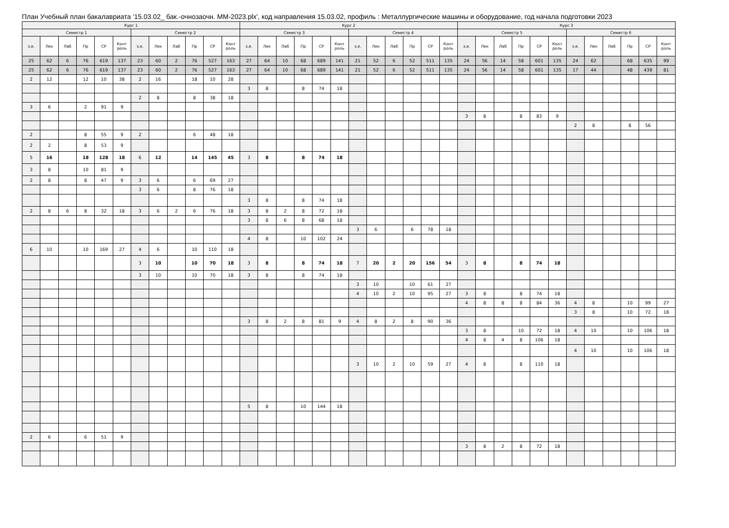План Учебный план бакалавриата '15.03.02_ бак.-очнозаочн. ММ-2023.plx', код направления 15.03.02, профиль : Металлургические машины и оборудование, год начала подготовки 2023
| Курс 1 | | | | | | | | | | | | Курс 2 | | | | | | | | | | | | Курс 3 | | | | | | | | | | | |
| --- | --- | --- | --- | --- | --- | --- | --- | --- | --- | --- | --- | --- | --- | --- | --- | --- | --- | --- | --- | --- | --- | --- | --- | --- | --- | --- | --- | --- | --- | --- | --- | --- | --- | --- | --- |
| Семестр 1 | | | | | | Семестр 2 | | | | | | Семестр 3 | | | | | | Семестр 4 | | | | | | Семестр 5 | | | | | | Семестр 6 | | | | | |
| з.е. | Лек | Лаб | Пр | СР | Конт роль | з.е. | Лек | Лаб | Пр | СР | Конт роль | з.е. | Лек | Лаб | Пр | СР | Конт роль | з.е. | Лек | Лаб | Пр | СР | Конт роль | з.е. | Лек | Лаб | Пр | СР | Конт роль | з.е. | Лек | Лаб | Пр | СР | Конт роль |
| 25 | 62 | 6 | 76 | 619 | 137 | 23 | 60 | 2 | 76 | 527 | 163 | 27 | 64 | 10 | 68 | 689 | 141 | 21 | 52 | 6 | 52 | 511 | 135 | 24 | 56 | 14 | 58 | 601 | 135 | 24 | 62 | | 68 | 635 | 99 |
| 25 | 62 | 6 | 76 | 619 | 137 | 23 | 60 | 2 | 76 | 527 | 163 | 27 | 64 | 10 | 68 | 689 | 141 | 21 | 52 | 6 | 52 | 511 | 135 | 24 | 56 | 14 | 58 | 601 | 135 | 17 | 44 | | 48 | 439 | 81 |
| 2 | 12 | | 12 | 10 | 38 | 2 | 16 | | 18 | 10 | 28 | | | | | | | | | | | | | | | | | | | | | | | | |
| | | | | | | | | | | | | 3 | 8 | | 8 | 74 | 18 | | | | | | | | | | | | | | | | | | |
| | | | | | | 2 | 8 | | 8 | 38 | 18 | | | | | | | | | | | | | | | | | | | | | | | | |
| 3 | 6 | | 2 | 91 | 9 | | | | | | | | | | | | | | | | | | | | | | | | | | | | | | |
| | | | | | | | | | | | | | | | | | | | | | | | | 3 | 8 | | 8 | 83 | 9 | | | | | | |
| | | | | | | | | | | | | | | | | | | | | | | | | | | | | | | 2 | 8 | | 8 | 56 | |
| 2 | | | 8 | 55 | 9 | 2 | | | 6 | 48 | 18 | | | | | | | | | | | | | | | | | | | | | | | | |
| 2 | 2 | | 8 | 53 | 9 | | | | | | | | | | | | | | | | | | | | | | | | | | | | | | |
| 5 | 16 | | 18 | 128 | 18 | 6 | 12 | | 14 | 145 | 45 | 3 | 8 | | 8 | 74 | 18 | | | | | | | | | | | | | | | | | | |
| 3 | 8 | | 10 | 81 | 9 | | | | | | | | | | | | | | | | | | | | | | | | | | | | | | |
| 2 | 8 | | 8 | 47 | 9 | 3 | 6 | | 6 | 69 | 27 | | | | | | | | | | | | | | | | | | | | | | | | |
| | | | | | | 3 | 6 | | 8 | 76 | 18 | | | | | | | | | | | | | | | | | | | | | | | | |
| | | | | | | | | | | | | 3 | 8 | | 8 | 74 | 18 | | | | | | | | | | | | | | | | | | |
| 2 | 8 | 6 | 8 | 32 | 18 | 3 | 6 | 2 | 6 | 76 | 18 | 3 | 8 | 2 | 8 | 72 | 18 | | | | | | | | | | | | | | | | | | |
| | | | | | | | | | | | | 3 | 8 | 6 | 8 | 68 | 18 | | | | | | | | | | | | | | | | | | |
| | | | | | | | | | | | | | | | | | | 3 | 6 | | 6 | 78 | 18 | | | | | | | | | | | | |
| | | | | | | | | | | | | 4 | 8 | | 10 | 102 | 24 | | | | | | | | | | | | | | | | | | |
| 6 | 10 | | 10 | 169 | 27 | 4 | 6 | | 10 | 110 | 18 | | | | | | | | | | | | | | | | | | | | | | | | |
| | | | | | | 3 | 10 | | 10 | 70 | 18 | 3 | 8 | | 8 | 74 | 18 | 7 | 20 | 2 | 20 | 156 | 54 | 3 | 8 | | 8 | 74 | 18 | | | | | | |
| | | | | | | 3 | 10 | | 10 | 70 | 18 | 3 | 8 | | 8 | 74 | 18 | | | | | | | | | | | | | | | | | | |
| | | | | | | | | | | | | | | | | | | 3 | 10 | | 10 | 61 | 27 | | | | | | | | | | | | |
| | | | | | | | | | | | | | | | | | | 4 | 10 | 2 | 10 | 95 | 27 | 3 | 8 | | 8 | 74 | 18 | | | | | | |
| | | | | | | | | | | | | | | | | | | | | | | | | 4 | 8 | 8 | 8 | 84 | 36 | 4 | 8 | | 10 | 99 | 27 |
| | | | | | | | | | | | | | | | | | | | | | | | | | | | | | | 3 | 8 | | 10 | 72 | 18 |
| | | | | | | | | | | | | 3 | 8 | 2 | 8 | 81 | 9 | 4 | 8 | 2 | 8 | 90 | 36 | | | | | | | | | | | | |
| | | | | | | | | | | | | | | | | | | | | | | | | 3 | 8 | | 10 | 72 | 18 | 4 | 10 | | 10 | 106 | 18 |
| | | | | | | | | | | | | | | | | | | | | | | | | 4 | 8 | 4 | 8 | 106 | 18 | | | | | | |
| | | | | | | | | | | | | | | | | | | | | | | | | | | | | | | 4 | 10 | | 10 | 106 | 18 |
| | | | | | | | | | | | | | | | | | | 3 | 10 | 2 | 10 | 59 | 27 | 4 | 8 | | 8 | 110 | 18 | | | | | | |
| | | | | | | | | | | | | 5 | 8 | | 10 | 144 | 18 | | | | | | | | | | | | | | | | | | |
| 2 | 6 | | 6 | 51 | 9 | | | | | | | | | | | | | | | | | | | | | | | | | | | | | | |
| | | | | | | | | | | | | | | | | | | | | | | | | 3 | 8 | 2 | 8 | 72 | 18 | | | | | | |